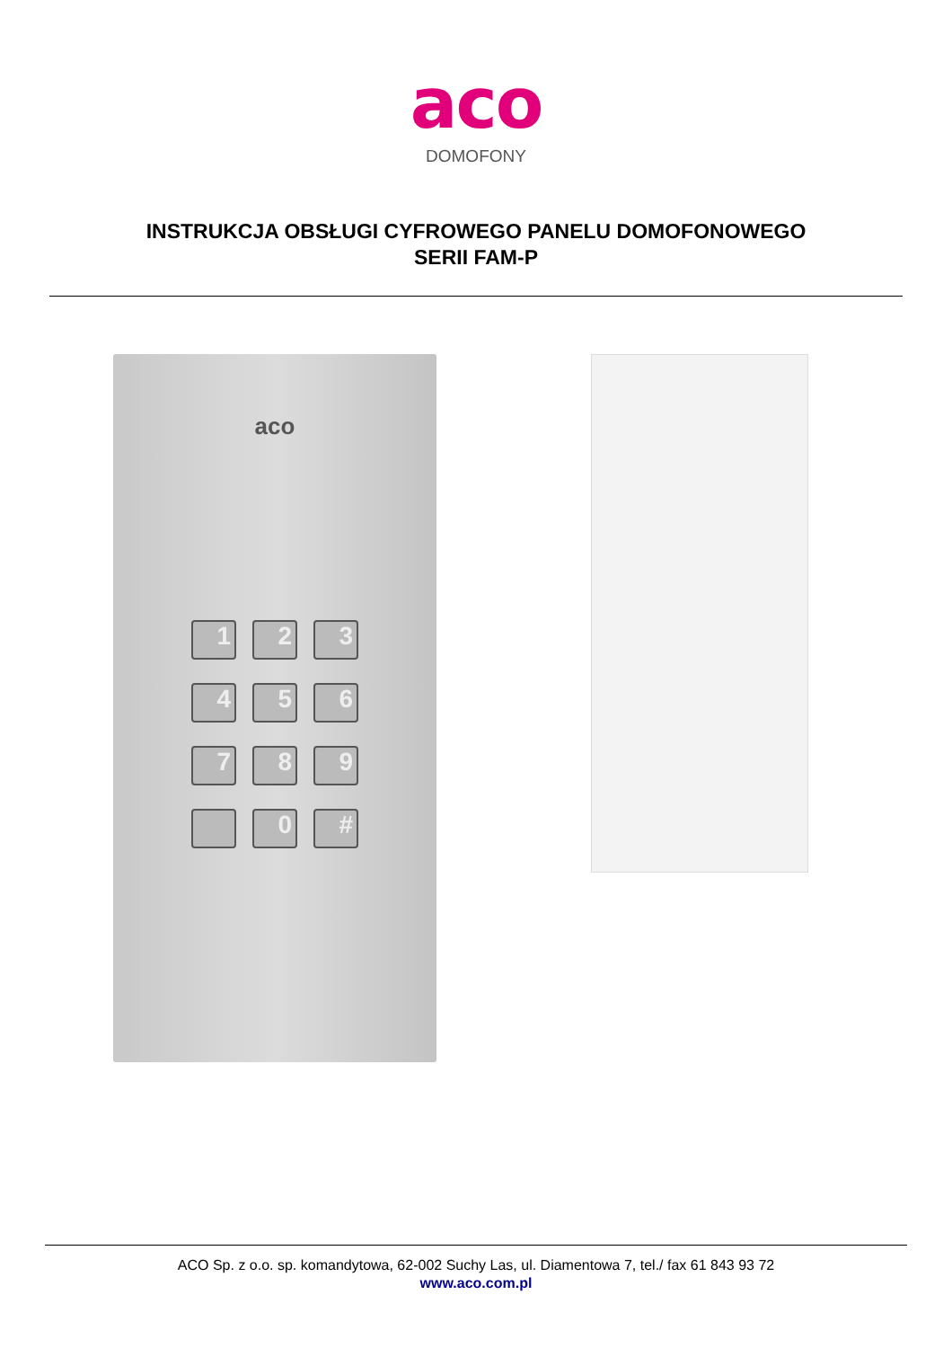aco
DOMOFONY
INSTRUKCJA OBSŁUGI CYFROWEGO PANELU DOMOFONOWEGO
SERII FAM-P
aco
1
2
3
4
5
6
7
8
9
0
#
ACO Sp. z o.o. sp. komandytowa, 62-002 Suchy Las, ul. Diamentowa 7, tel./ fax 61 843 93 72
www.aco.com.pl